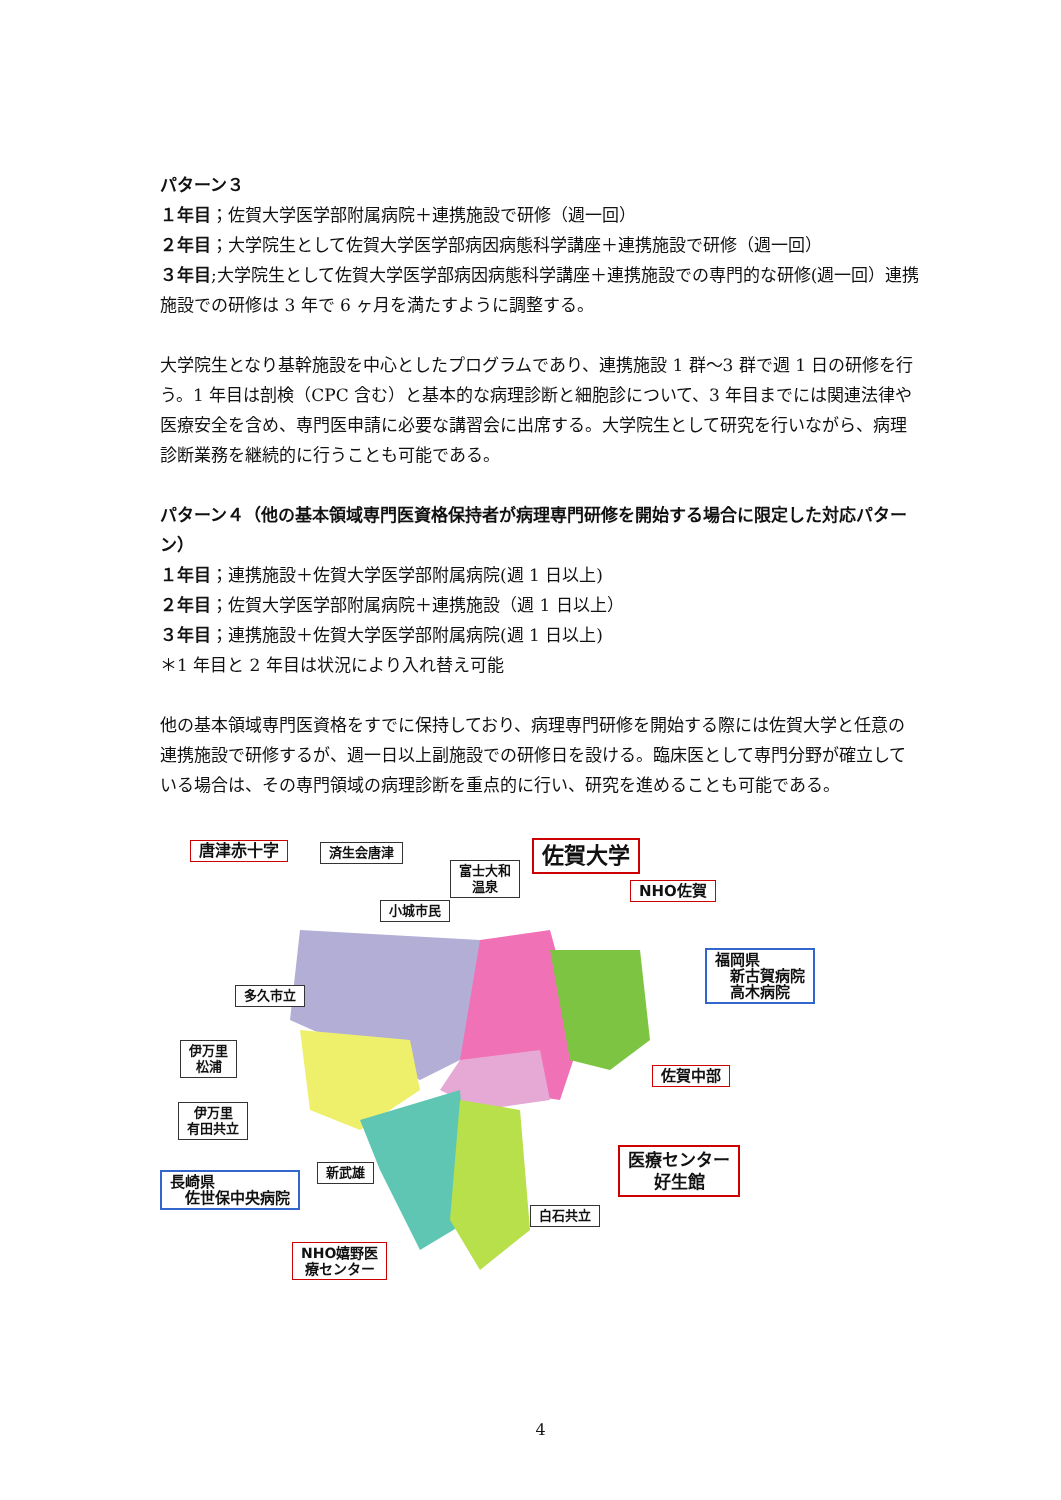パターン３
１年目；佐賀大学医学部附属病院＋連携施設で研修（週一回）
２年目；大学院生として佐賀大学医学部病因病態科学講座＋連携施設で研修（週一回）
３年目;大学院生として佐賀大学医学部病因病態科学講座＋連携施設での専門的な研修(週一回）連携施設での研修は 3 年で 6 ヶ月を満たすように調整する。
大学院生となり基幹施設を中心としたプログラムであり、連携施設 1 群〜3 群で週 1 日の研修を行う。1 年目は剖検（CPC 含む）と基本的な病理診断と細胞診について、3 年目までには関連法律や医療安全を含め、専門医申請に必要な講習会に出席する。大学院生として研究を行いながら、病理診断業務を継続的に行うことも可能である。
パターン４（他の基本領域専門医資格保持者が病理専門研修を開始する場合に限定した対応パターン）
１年目；連携施設＋佐賀大学医学部附属病院(週 1 日以上)
２年目；佐賀大学医学部附属病院＋連携施設（週 1 日以上）
３年目；連携施設＋佐賀大学医学部附属病院(週 1 日以上)
＊1 年目と 2 年目は状況により入れ替え可能
他の基本領域専門医資格をすでに保持しており、病理専門研修を開始する際には佐賀大学と任意の連携施設で研修するが、週一日以上副施設での研修日を設ける。臨床医として専門分野が確立している場合は、その専門領域の病理診断を重点的に行い、研究を進めることも可能である。
唐津赤十字 済生会唐津
富士大和
温泉
佐賀大学
NHO佐賀
小城市民
福岡県
　新古賀病院
　高木病院
多久市立
伊万里
松浦
佐賀中部
伊万里
有田共立
医療センター
好生館
長崎県
　佐世保中央病院
新武雄
白石共立
NHO嬉野医
療センター
4